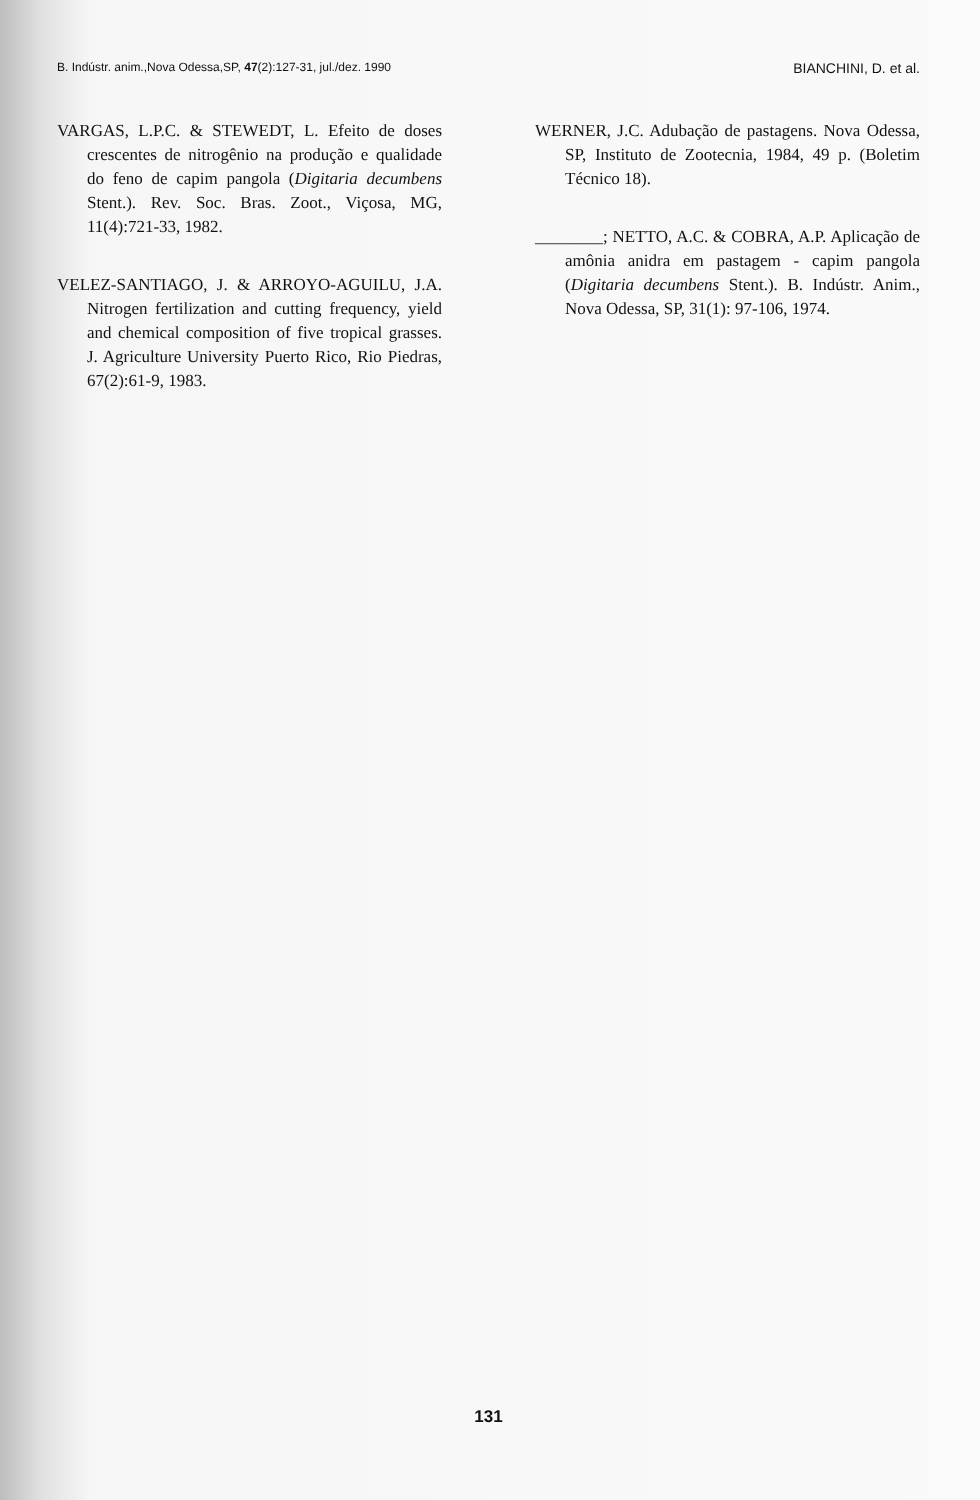B. Indústr. anim.,Nova Odessa,SP, 47(2):127-31, jul./dez. 1990 BIANCHINI, D. et al.
VARGAS, L.P.C. & STEWEDT, L. Efeito de doses crescentes de nitrogênio na produção e qualidade do feno de capim pangola (Digitaria decumbens Stent.). Rev. Soc. Bras. Zoot., Viçosa, MG, 11(4):721-33, 1982.
VELEZ-SANTIAGO, J. & ARROYO-AGUILU, J.A. Nitrogen fertilization and cutting frequency, yield and chemical composition of five tropical grasses. J. Agriculture University Puerto Rico, Rio Piedras, 67(2):61-9, 1983.
WERNER, J.C. Adubação de pastagens. Nova Odessa, SP, Instituto de Zootecnia, 1984, 49 p. (Boletim Técnico 18).
________; NETTO, A.C. & COBRA, A.P. Aplicação de amônia anidra em pastagem - capim pangola (Digitaria decumbens Stent.). B. Indústr. Anim., Nova Odessa, SP, 31(1): 97-106, 1974.
131